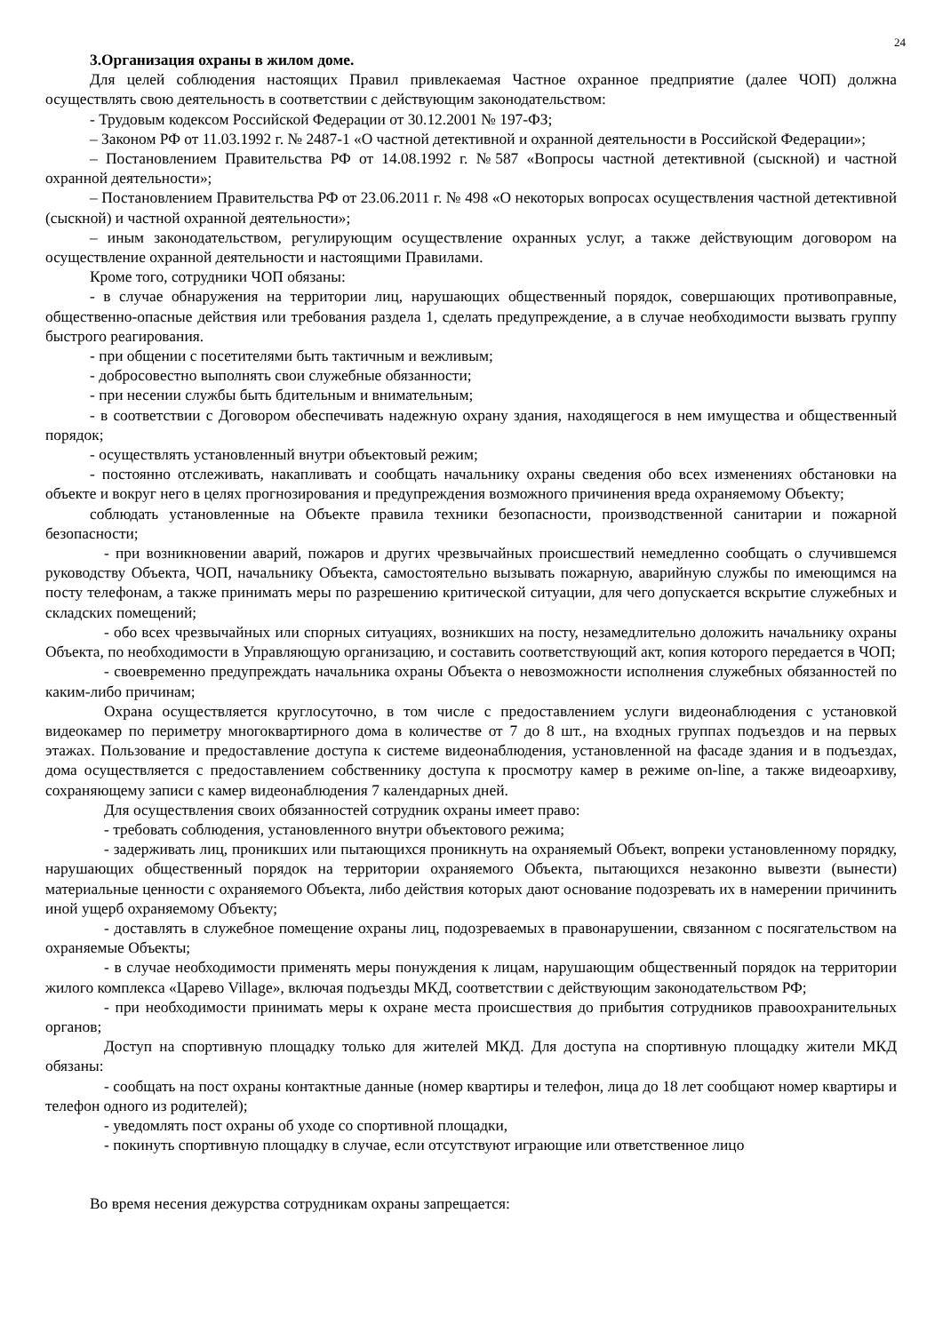24
3.Организация охраны в жилом доме.
Для целей соблюдения настоящих Правил привлекаемая Частное охранное предприятие (далее ЧОП) должна осуществлять свою деятельность в соответствии с действующим законодательством:
- Трудовым кодексом Российской Федерации от 30.12.2001 № 197-ФЗ;
– Законом РФ от 11.03.1992 г. № 2487-1 «О частной детективной и охранной деятельности в Российской Федерации»;
– Постановлением Правительства РФ от 14.08.1992 г. №587 «Вопросы частной детективной (сыскной) и частной охранной деятельности»;
– Постановлением Правительства РФ от 23.06.2011 г. № 498 «О некоторых вопросах осуществления частной детективной (сыскной) и частной охранной деятельности»;
– иным законодательством, регулирующим осуществление охранных услуг, а также действующим договором на осуществление охранной деятельности и настоящими Правилами.
Кроме того, сотрудники ЧОП обязаны:
- в случае обнаружения на территории лиц, нарушающих общественный порядок, совершающих противоправные, общественно-опасные действия или требования раздела 1, сделать предупреждение, а в случае необходимости вызвать группу быстрого реагирования.
- при общении с посетителями быть тактичным и вежливым;
- добросовестно выполнять свои служебные обязанности;
- при несении службы быть бдительным и внимательным;
- в соответствии с Договором обеспечивать надежную охрану здания, находящегося в нем имущества и общественный порядок;
- осуществлять установленный внутри объектовый режим;
- постоянно отслеживать, накапливать и сообщать начальнику охраны сведения обо всех изменениях обстановки на объекте и вокруг него в целях прогнозирования и предупреждения возможного причинения вреда охраняемому Объекту;
соблюдать установленные на Объекте правила техники безопасности, производственной санитарии и пожарной безопасности;
- при возникновении аварий, пожаров и других чрезвычайных происшествий немедленно сообщать о случившемся руководству Объекта, ЧОП, начальнику Объекта, самостоятельно вызывать пожарную, аварийную службы по имеющимся на посту телефонам, а также принимать меры по разрешению критической ситуации, для чего допускается вскрытие служебных и складских помещений;
- обо всех чрезвычайных или спорных ситуациях, возникших на посту, незамедлительно доложить начальнику охраны Объекта, по необходимости в Управляющую организацию, и составить соответствующий акт, копия которого передается в ЧОП;
- своевременно предупреждать начальника охраны Объекта о невозможности исполнения служебных обязанностей по каким-либо причинам;
Охрана осуществляется круглосуточно, в том числе с предоставлением услуги видеонаблюдения с установкой видеокамер по периметру многоквартирного дома в количестве от 7 до 8 шт., на входных группах подъездов и на первых этажах. Пользование и предоставление доступа к системе видеонаблюдения, установленной на фасаде здания и в подъездах, дома осуществляется с предоставлением собственнику доступа к просмотру камер в режиме on-line, а также видеоархиву, сохраняющему записи с камер видеонаблюдения 7 календарных дней.
Для осуществления своих обязанностей сотрудник охраны имеет право:
- требовать соблюдения, установленного внутри объектового режима;
- задерживать лиц, проникших или пытающихся проникнуть на охраняемый Объект, вопреки установленному порядку, нарушающих общественный порядок на территории охраняемого Объекта, пытающихся незаконно вывезти (вынести) материальные ценности с охраняемого Объекта, либо действия которых дают основание подозревать их в намерении причинить иной ущерб охраняемому Объекту;
- доставлять в служебное помещение охраны лиц, подозреваемых в правонарушении, связанном с посягательством на охраняемые Объекты;
- в случае необходимости применять меры понуждения к лицам, нарушающим общественный порядок на территории жилого комплекса «Царево Village», включая подъезды МКД, соответствии с действующим законодательством РФ;
- при необходимости принимать меры к охране места происшествия до прибытия сотрудников правоохранительных органов;
Доступ на спортивную площадку только для жителей МКД. Для доступа на спортивную площадку жители МКД обязаны:
- сообщать на пост охраны контактные данные (номер квартиры и телефон, лица до 18 лет сообщают номер квартиры и телефон одного из родителей);
- уведомлять пост охраны об уходе со спортивной площадки,
- покинуть спортивную площадку в случае, если отсутствуют играющие или ответственное лицо
Во время несения дежурства сотрудникам охраны запрещается: